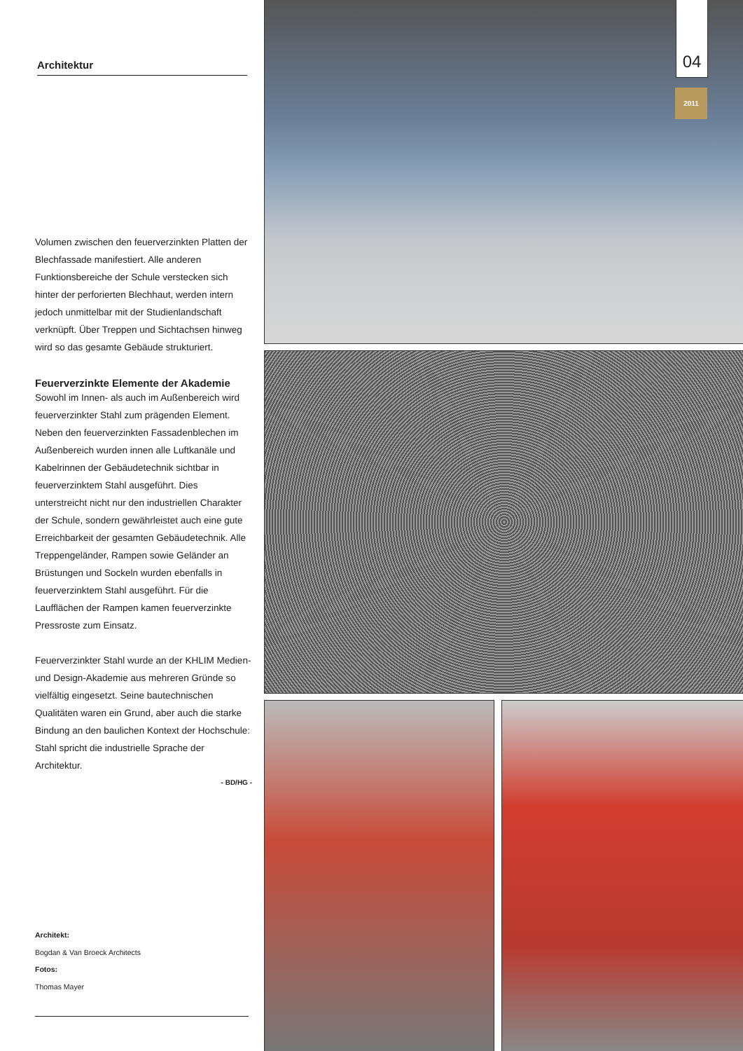04
2011
Architektur
Volumen zwischen den feuerverzinkten Platten der Blechfassade manifestiert. Alle anderen Funktionsbereiche der Schule verstecken sich hinter der perforierten Blechhaut, werden intern jedoch unmittelbar mit der Studienlandschaft verknüpft. Über Treppen und Sichtachsen hinweg wird so das gesamte Gebäude strukturiert.
Feuerverzinkte Elemente der Akademie
Sowohl im Innen- als auch im Außenbereich wird feuerverzinkter Stahl zum prägenden Element. Neben den feuerverzinkten Fassadenblechen im Außenbereich wurden innen alle Luftkanäle und Kabelrinnen der Gebäudetechnik sichtbar in feuerverzinktem Stahl ausgeführt. Dies unterstreicht nicht nur den industriellen Charakter der Schule, sondern gewährleistet auch eine gute Erreichbarkeit der gesamten Gebäudetechnik. Alle Treppengeländer, Rampen sowie Geländer an Brüstungen und Sockeln wurden ebenfalls in feuerverzinktem Stahl ausgeführt. Für die Laufflächen der Rampen kamen feuerverzinkte Pressroste zum Einsatz.
Feuerverzinkter Stahl wurde an der KHLIM Medien- und Design-Akademie aus mehreren Gründe so vielfältig eingesetzt. Seine bautechnischen Qualitäten waren ein Grund, aber auch die starke Bindung an den baulichen Kontext der Hochschule: Stahl spricht die industrielle Sprache der Architektur.
- BD/HG -
Architekt:
Bogdan & Van Broeck Architects
Fotos:
Thomas Mayer